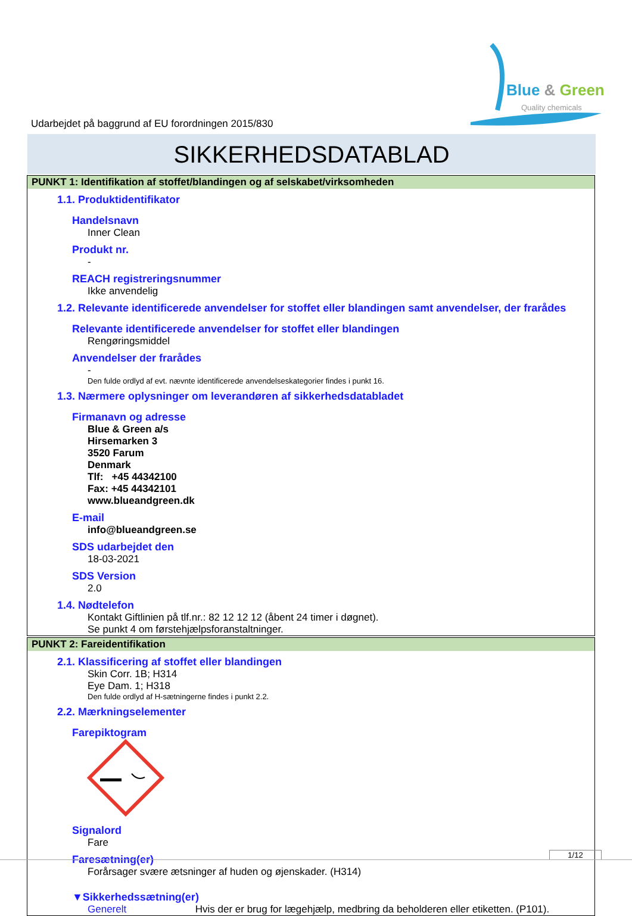Blue & Green
Quality chemicals
Udarbejdet på baggrund af EU forordningen 2015/830
SIKKERHEDSDATABLAD
PUNKT 1: Identifikation af stoffet/blandingen og af selskabet/virksomheden
1.1. Produktidentifikator
Handelsnavn
Inner Clean
Produkt nr.
-
REACH registreringsnummer
Ikke anvendelig
1.2. Relevante identificerede anvendelser for stoffet eller blandingen samt anvendelser, der frarådes
Relevante identificerede anvendelser for stoffet eller blandingen
Rengøringsmiddel
Anvendelser der frarådes
-
Den fulde ordlyd af evt. nævnte identificerede anvendelseskategorier findes i punkt 16.
1.3. Nærmere oplysninger om leverandøren af sikkerhedsdatabladet
Firmanavn og adresse
Blue & Green a/s
Hirsemarken 3
3520 Farum
Denmark
Tlf: +45 44342100
Fax: +45 44342101
www.blueandgreen.dk
E-mail
info@blueandgreen.se
SDS udarbejdet den
18-03-2021
SDS Version
2.0
1.4. Nødtelefon
Kontakt Giftlinien på tlf.nr.: 82 12 12 12 (åbent 24 timer i døgnet).
Se punkt 4 om førstehjælpsforanstaltninger.
PUNKT 2: Fareidentifikation
2.1. Klassificering af stoffet eller blandingen
Skin Corr. 1B; H314
Eye Dam. 1; H318
Den fulde ordlyd af H-sætningerne findes i punkt 2.2.
2.2. Mærkningselementer
Farepiktogram
Signalord
Fare
Faresætning(er)
Forårsager svære ætsninger af huden og øjenskader. (H314)
▼Sikkerhedssætning(er)
Generelt Hvis der er brug for lægehjælp, medbring da beholderen eller etiketten. (P101).
1/12